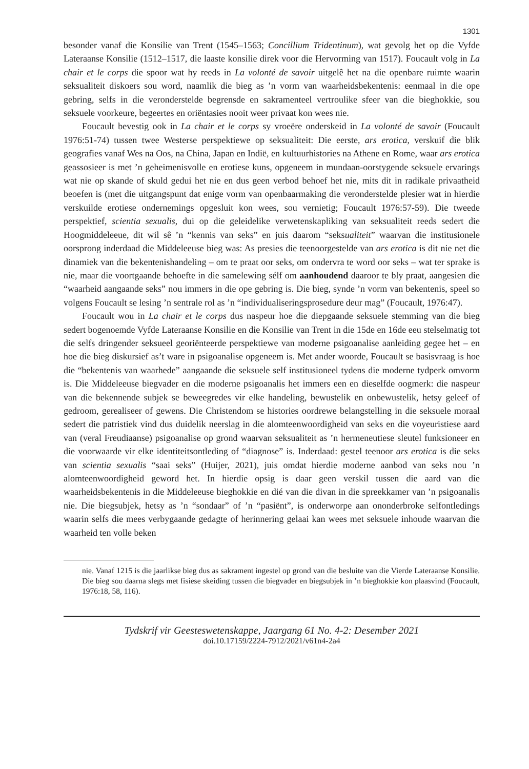1301
besonder vanaf die Konsilie van Trent (1545–1563; Concillium Tridentinum), wat gevolg het op die Vyfde Lateraanse Konsilie (1512–1517, die laaste konsilie direk voor die Hervorming van 1517). Foucault volg in La chair et le corps die spoor wat hy reeds in La volonté de savoir uitgelê het na die openbare ruimte waarin seksualiteit diskoers sou word, naamlik die bieg as ’n vorm van waarheidsbekentenis: eenmaal in die ope gebring, selfs in die veronderstelde begrensde en sakramenteel vertroulike sfeer van die bieghokkie, sou seksuele voorkeure, begeertes en oriëntasies nooit weer privaat kon wees nie.
Foucault bevestig ook in La chair et le corps sy vroeëre onderskeid in La volonté de savoir (Foucault 1976:51-74) tussen twee Westerse perspektiewe op seksualiteit: Die eerste, ars erotica, verskuif die blik geografies vanaf Wes na Oos, na China, Japan en Indië, en kultuurhistories na Athene en Rome, waar ars erotica geassosieer is met ’n geheimenisvolle en erotiese kuns, opgeneem in mundaan-oorstygende seksuele ervarings wat nie op skande of skuld gedui het nie en dus geen verbod behoef het nie, mits dit in radikale privaatheid beoefen is (met die uitgangspunt dat enige vorm van openbaarmaking die veronderstelde plesier wat in hierdie verskuilde erotiese ondernemings opgesluit kon wees, sou vernietig; Foucault 1976:57-59). Die tweede perspektief, scientia sexualis, dui op die geleidelike verwetenskapliking van seksualiteit reeds sedert die Hoogmiddeleeue, dit wil sê ’n “kennis van seks” en juis daarom “seksualiteit” waarvan die institusionele oorsprong inderdaad die Middeleeuse bieg was: As presies die teenoorgestelde van ars erotica is dit nie net die dinamiek van die bekentenishandeling – om te praat oor seks, om ondervra te word oor seks – wat ter sprake is nie, maar die voortgaande behoefte in die samelewing sélf om aanhoudend daaroor te bly praat, aangesien die “waarheid aangaande seks” nou immers in die ope gebring is. Die bieg, synde ’n vorm van bekentenis, speel so volgens Foucault se lesing ’n sentrale rol as ’n “individualiseringsprosedure deur mag” (Foucault, 1976:47).
Foucault wou in La chair et le corps dus naspeur hoe die diepgaande seksuele stemming van die bieg sedert bogenoemde Vyfde Lateraanse Konsilie en die Konsilie van Trent in die 15de en 16de eeu stelselmatig tot die selfs dringender seksueel georiënteerde perspektiewe van moderne psigoanalise aanleiding gegee het – en hoe die bieg diskursief as’t ware in psigoanalise opgeneem is. Met ander woorde, Foucault se basisvraag is hoe die “bekentenis van waarhede” aangaande die seksuele self institusioneel tydens die moderne tydperk omvorm is. Die Middeleeuse biegvader en die moderne psigoanalis het immers een en dieselfde oogmerk: die naspeur van die bekennende subjek se beweegredes vir elke handeling, bewustelik en onbewustelik, hetsy geleef of gedroom, gerealiseer of gewens. Die Christendom se histories oordrewe belangstelling in die seksuele moraal sedert die patristiek vind dus duidelik neerslag in die alomteenwoordigheid van seks en die voyeuristiese aard van (veral Freudiaanse) psigoanalise op grond waarvan seksualiteit as ’n hermeneutiese sleutel funksioneer en die voorwaarde vir elke identiteitsontleding of “diagnose” is. Inderdaad: gestel teenoor ars erotica is die seks van scientia sexualis “saai seks” (Huijer, 2021), juis omdat hierdie moderne aanbod van seks nou ’n alomteenwoordigheid geword het. In hierdie opsig is daar geen verskil tussen die aard van die waarheidsbekentenis in die Middeleeuse bieghokkie en dié van die divan in die spreekkamer van ’n psigoanalis nie. Die biegsubjek, hetsy as ’n “sondaar” of ’n “pasiënt”, is onderworpe aan ononderbroke selfontledings waarin selfs die mees verbygaande gedagte of herinnering gelaai kan wees met seksuele inhoude waarvan die waarheid ten volle beken
nie. Vanaf 1215 is die jaarlikse bieg dus as sakrament ingestel op grond van die besluite van die Vierde Lateraanse Konsilie. Die bieg sou daarna slegs met fisiese skeiding tussen die biegvader en biegsubjek in ’n bieghokkie kon plaasvind (Foucault, 1976:18, 58, 116).
Tydskrif vir Geesteswetenskappe, Jaargang 61 No. 4-2: Desember 2021
doi.10.17159/2224-7912/2021/v61n4-2a4